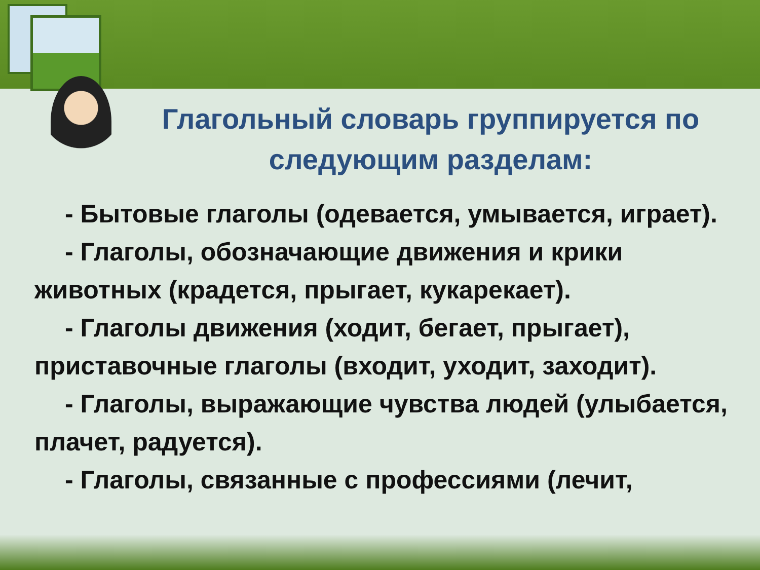Глагольный словарь группируется по следующим разделам:
- Бытовые глаголы (одевается, умывается, играет).
- Глаголы, обозначающие движения и крики животных (крадется, прыгает, кукарекает).
- Глаголы движения (ходит, бегает, прыгает), приставочные глаголы (входит, уходит, заходит).
- Глаголы, выражающие чувства людей (улыбается, плачет, радуется).
- Глаголы, связанные с профессиями (лечит,